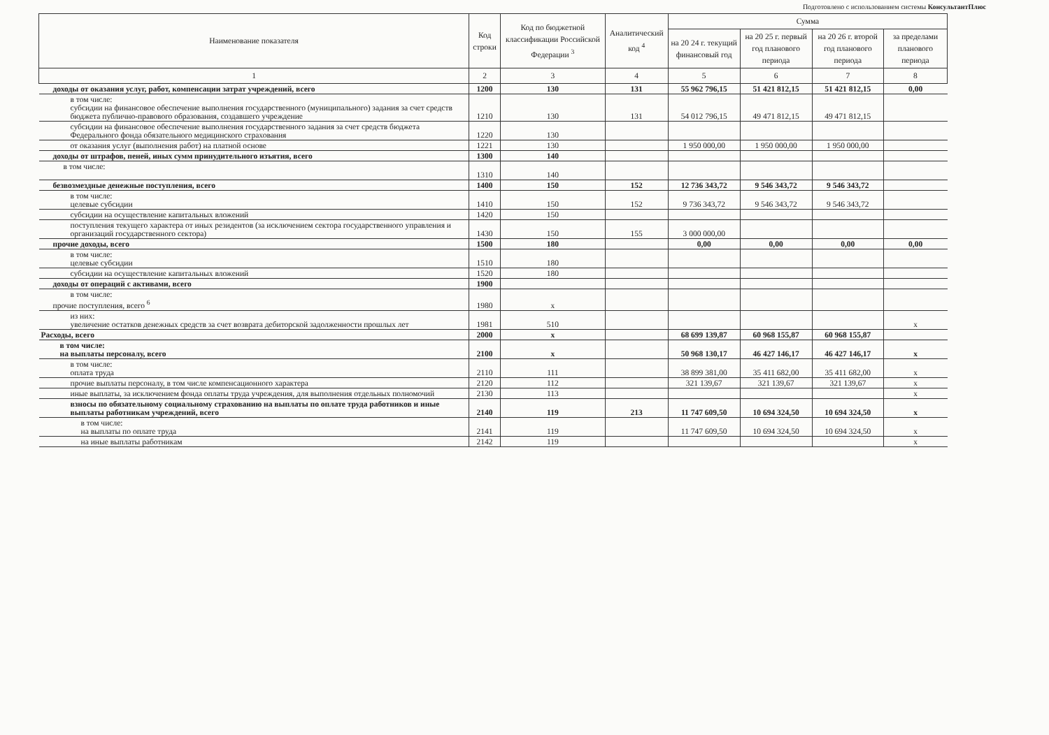Подготовлено с использованием системы КонсультантПлюс
| Наименование показателя | Код строки | Код по бюджетной классификации Российской Федерации <sup>3</sup> | Аналитический код <sup>4</sup> | Сумма | | | |
| --- | --- | --- | --- | --- | --- | --- | --- |
| | | | | на 20 24 г. текущий финансовый год | на 20 25 г. первый год планового периода | на 20 26 г. второй год планового периода | за пределами планового периода |
| 1 | 2 | 3 | 4 | 5 | 6 | 7 | 8 |
| доходы от оказания услуг, работ, компенсации затрат учреждений, всего | 1200 | 130 | 131 | 55 962 796,15 | 51 421 812,15 | 51 421 812,15 | 0,00 |
| в том числе: субсидии на финансовое обеспечение выполнения государственного (муниципального) задания за счет средств бюджета публично-правового образования, создавшего учреждение | 1210 | 130 | 131 | 54 012 796,15 | 49 471 812,15 | 49 471 812,15 | |
| субсидии на финансовое обеспечение выполнения государственного задания за счет средств бюджета Федерального фонда обязательного медицинского страхования | 1220 | 130 | | | | | |
| от оказания услуг (выполнения работ) на платной основе | 1221 | 130 | | 1 950 000,00 | 1 950 000,00 | 1 950 000,00 | |
| доходы от штрафов, пеней, иных сумм принудительного изъятия, всего | 1300 | 140 | | | | | |
| в том числе: | 1310 | 140 | | | | | |
| безвозмездные денежные поступления, всего | 1400 | 150 | 152 | 12 736 343,72 | 9 546 343,72 | 9 546 343,72 | |
| в том числе: целевые субсидии | 1410 | 150 | 152 | 9 736 343,72 | 9 546 343,72 | 9 546 343,72 | |
| субсидии на осуществление капитальных вложений | 1420 | 150 | | | | | |
| поступления текущего характера от иных резидентов (за исключением сектора государственного управления и организаций государственного сектора) | 1430 | 150 | 155 | 3 000 000,00 | | | |
| прочие доходы, всего | 1500 | 180 | | 0,00 | 0,00 | 0,00 | 0,00 |
| в том числе: целевые субсидии | 1510 | 180 | | | | | |
| субсидии на осуществление капитальных вложений | 1520 | 180 | | | | | |
| доходы от операций с активами, всего | 1900 | | | | | | |
| в том числе: прочие поступления, всего <sup>6</sup> | 1980 | х | | | | | |
| из них: увеличение остатков денежных средств за счет возврата дебиторской задолженности прошлых лет | 1981 | 510 | | | | | х |
| Расходы, всего | 2000 | х | | 68 699 139,87 | 60 968 155,87 | 60 968 155,87 | |
| в том числе: на выплаты персоналу, всего | 2100 | х | | 50 968 130,17 | 46 427 146,17 | 46 427 146,17 | х |
| в том числе: оплата труда | 2110 | 111 | | 38 899 381,00 | 35 411 682,00 | 35 411 682,00 | х |
| прочие выплаты персоналу, в том числе компенсационного характера | 2120 | 112 | | 321 139,67 | 321 139,67 | 321 139,67 | х |
| иные выплаты, за исключением фонда оплаты труда учреждения, для выполнения отдельных полномочий | 2130 | 113 | | | | | х |
| взносы по обязательному социальному страхованию на выплаты по оплате труда работников и иные выплаты работникам учреждений, всего | 2140 | 119 | 213 | 11 747 609,50 | 10 694 324,50 | 10 694 324,50 | х |
| в том числе: на выплаты по оплате труда | 2141 | 119 | | 11 747 609,50 | 10 694 324,50 | 10 694 324,50 | х |
| на иные выплаты работникам | 2142 | 119 | | | | | х |